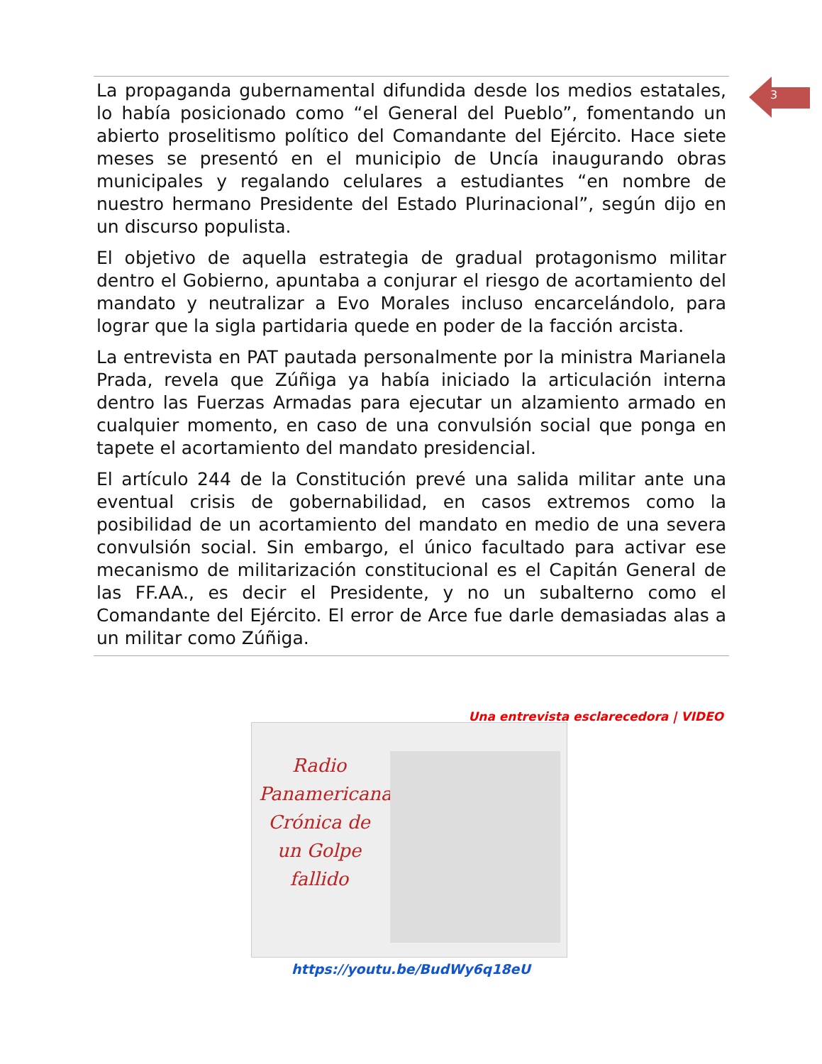3
La propaganda gubernamental difundida desde los medios estatales, lo había posicionado como “el General del Pueblo”, fomentando un abierto proselitismo político del Comandante del Ejército. Hace siete meses se presentó en el municipio de Uncía inaugurando obras municipales y regalando celulares a estudiantes “en nombre de nuestro hermano Presidente del Estado Plurinacional”, según dijo en un discurso populista.
El objetivo de aquella estrategia de gradual protagonismo militar dentro el Gobierno, apuntaba a conjurar el riesgo de acortamiento del mandato y neutralizar a Evo Morales incluso encarcelándolo, para lograr que la sigla partidaria quede en poder de la facción arcista.
La entrevista en PAT pautada personalmente por la ministra Marianela Prada, revela que Zúñiga ya había iniciado la articulación interna dentro las Fuerzas Armadas para ejecutar un alzamiento armado en cualquier momento, en caso de una convulsión social que ponga en tapete el acortamiento del mandato presidencial.
El artículo 244 de la Constitución prevé una salida militar ante una eventual crisis de gobernabilidad, en casos extremos como la posibilidad de un acortamiento del mandato en medio de una severa convulsión social. Sin embargo, el único facultado para activar ese mecanismo de militarización constitucional es el Capitán General de las FF.AA., es decir el Presidente, y no un subalterno como el Comandante del Ejército. El error de Arce fue darle demasiadas alas a un militar como Zúñiga.
Una entrevista esclarecedora | VIDEO
Radio Panamericana
Crónica de un Golpe fallido
https://youtu.be/BudWy6q18eU